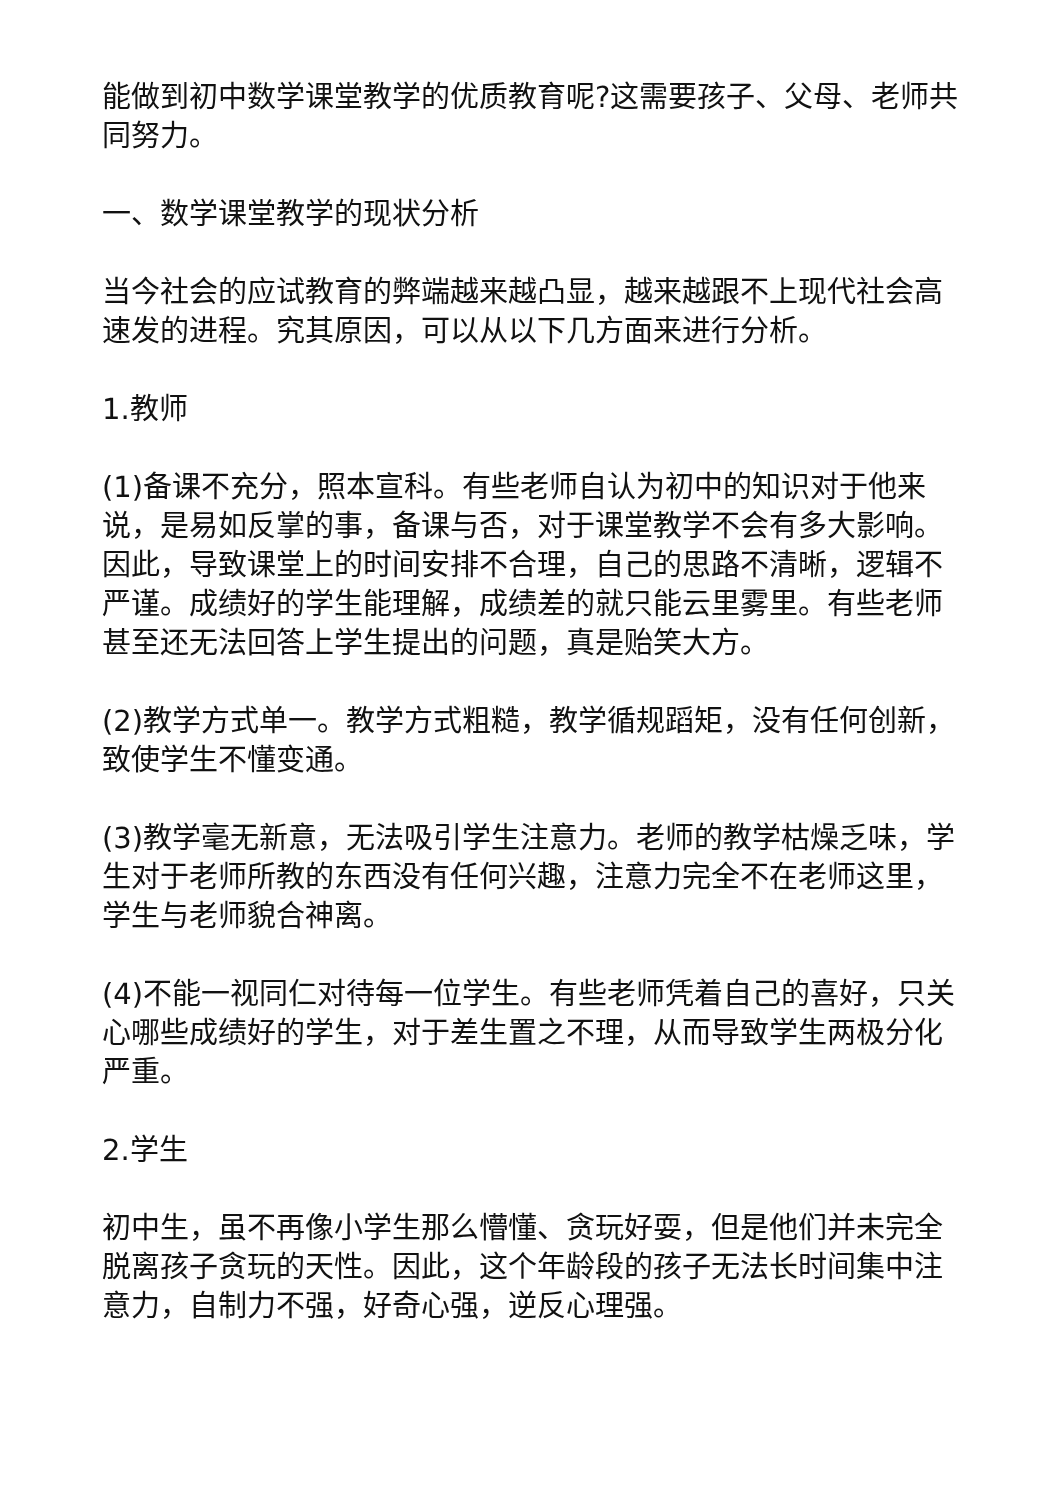能做到初中数学课堂教学的优质教育呢?这需要孩子、父母、老师共同努力。
一、数学课堂教学的现状分析
当今社会的应试教育的弊端越来越凸显，越来越跟不上现代社会高速发的进程。究其原因，可以从以下几方面来进行分析。
1.教师
(1)备课不充分，照本宣科。有些老师自认为初中的知识对于他来说，是易如反掌的事，备课与否，对于课堂教学不会有多大影响。因此，导致课堂上的时间安排不合理，自己的思路不清晰，逻辑不严谨。成绩好的学生能理解，成绩差的就只能云里雾里。有些老师甚至还无法回答上学生提出的问题，真是贻笑大方。
(2)教学方式单一。教学方式粗糙，教学循规蹈矩，没有任何创新，致使学生不懂变通。
(3)教学毫无新意，无法吸引学生注意力。老师的教学枯燥乏味，学生对于老师所教的东西没有任何兴趣，注意力完全不在老师这里，学生与老师貌合神离。
(4)不能一视同仁对待每一位学生。有些老师凭着自己的喜好，只关心哪些成绩好的学生，对于差生置之不理，从而导致学生两极分化严重。
2.学生
初中生，虽不再像小学生那么懵懂、贪玩好耍，但是他们并未完全脱离孩子贪玩的天性。因此，这个年龄段的孩子无法长时间集中注意力，自制力不强，好奇心强，逆反心理强。